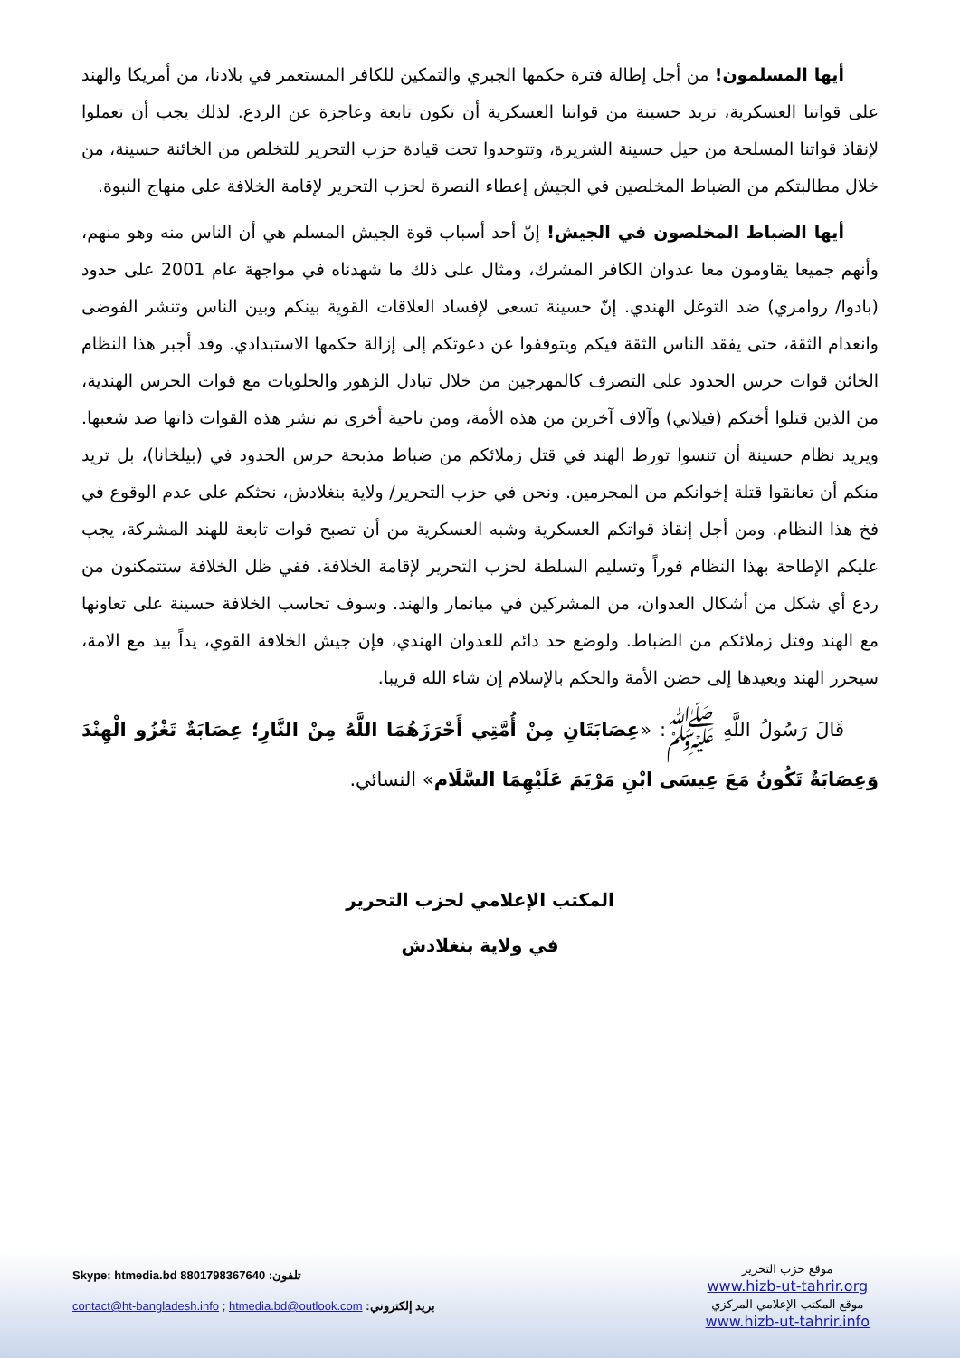أيها المسلمون! من أجل إطالة فترة حكمها الجبري والتمكين للكافر المستعمر في بلادنا، من أمريكا والهند على قواتنا العسكرية، تريد حسينة من قواتنا العسكرية أن تكون تابعة وعاجزة عن الردع. لذلك يجب أن تعملوا لإنقاذ قواتنا المسلحة من حيل حسينة الشريرة، وتتوحدوا تحت قيادة حزب التحرير للتخلص من الخائنة حسينة، من خلال مطالبتكم من الضباط المخلصين في الجيش إعطاء النصرة لحزب التحرير لإقامة الخلافة على منهاج النبوة.
أيها الضباط المخلصون في الجيش! إنّ أحد أسباب قوة الجيش المسلم هي أن الناس منه وهو منهم، وأنهم جميعا يقاومون معا عدوان الكافر المشرك، ومثال على ذلك ما شهدناه في مواجهة عام 2001 على حدود (بادوا/ روامري) ضد التوغل الهندي. إنّ حسينة تسعى لإفساد العلاقات القوية بينكم وبين الناس وتنشر الفوضى وانعدام الثقة، حتى يفقد الناس الثقة فيكم ويتوقفوا عن دعوتكم إلى إزالة حكمها الاستبدادي. وقد أجبر هذا النظام الخائن قوات حرس الحدود على التصرف كالمهرجين من خلال تبادل الزهور والحلويات مع قوات الحرس الهندية، من الذين قتلوا أختكم (فيلاني) وآلاف آخرين من هذه الأمة، ومن ناحية أخرى تم نشر هذه القوات ذاتها ضد شعبها. ويريد نظام حسينة أن تنسوا تورط الهند في قتل زملائكم من ضباط مذبحة حرس الحدود في (بيلخانا)، بل تريد منكم أن تعانقوا قتلة إخوانكم من المجرمين. ونحن في حزب التحرير/ ولاية بنغلادش، نحثكم على عدم الوقوع في فخ هذا النظام. ومن أجل إنقاذ قواتكم العسكرية وشبه العسكرية من أن تصبح قوات تابعة للهند المشركة، يجب عليكم الإطاحة بهذا النظام فوراً وتسليم السلطة لحزب التحرير لإقامة الخلافة. ففي ظل الخلافة ستتمكنون من ردع أي شكل من أشكال العدوان، من المشركين في ميانمار والهند. وسوف تحاسب الخلافة حسينة على تعاونها مع الهند وقتل زملائكم من الضباط. ولوضع حد دائم للعدوان الهندي، فإن جيش الخلافة القوي، يداً بيد مع الامة، سيحرر الهند ويعيدها إلى حضن الأمة والحكم بالإسلام إن شاء الله قريبا.
قَالَ رَسُولُ اللَّهِ ﷺ: «عِصَابَتَانِ مِنْ أُمَّتِي أَحْرَزَهُمَا اللَّهُ مِنْ النَّارِ؛ عِصَابَةٌ تَغْزُو الْهِنْدَ وَعِصَابَةٌ تَكُونُ مَعَ عِيسَى ابْنِ مَرْيَمَ عَلَيْهِمَا السَّلَام» النسائي.
المكتب الإعلامي لحزب التحرير
في ولاية بنغلادش
موقع حزب التحرير
www.hizb-ut-tahrir.org
موقع المكتب الإعلامي المركزي
www.hizb-ut-tahrir.info
تلفون: 8801798367640 Skype: htmedia.bd
بريد إلكتروني: contact@ht-bangladesh.info ; htmedia.bd@outlook.com